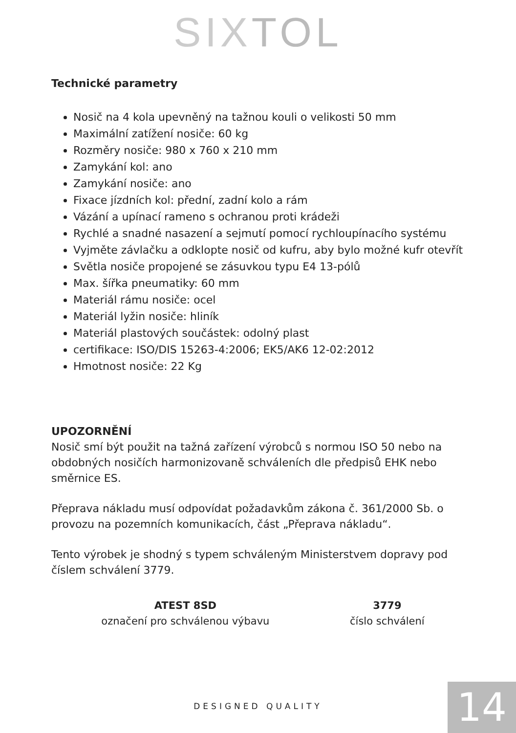SIX TOL
Technické parametry
Nosič na 4 kola upevněný na tažnou kouli o velikosti 50 mm
Maximální zatížení nosiče: 60 kg
Rozměry nosiče: 980 x 760 x 210 mm
Zamykání kol: ano
Zamykání nosiče: ano
Fixace jízdních kol: přední, zadní kolo a rám
Vázání a upínací rameno s ochranou proti krádeži
Rychlé a snadné nasazení a sejmutí pomocí rychloupínacího systému
Vyjměte závlačku a odklopte nosič od kufru, aby bylo možné kufr otevřít
Světla nosiče propojené se zásuvkou typu E4 13-pólů
Max. šířka pneumatiky: 60 mm
Materiál rámu nosiče: ocel
Materiál lyžin nosiče: hliník
Materiál plastových součástek: odolný plast
certifikace: ISO/DIS 15263-4:2006; EK5/AK6 12-02:2012
Hmotnost nosiče: 22 Kg
UPOZORNĚNÍ
Nosič smí být použit na tažná zařízení výrobců s normou ISO 50 nebo na obdobných nosičích harmonizovaně schváleních dle předpisů EHK nebo směrnice ES.
Přeprava nákladu musí odpovídat požadavkům zákona č. 361/2000 Sb. o provozu na pozemních komunikacích, část „Přeprava nákladu“.
Tento výrobek je shodný s typem schváleným Ministerstvem dopravy pod číslem schválení 3779.
ATEST 8SD
označení pro schválenou výbavu
3779
číslo schválení
DESIGNED QUALITY 14